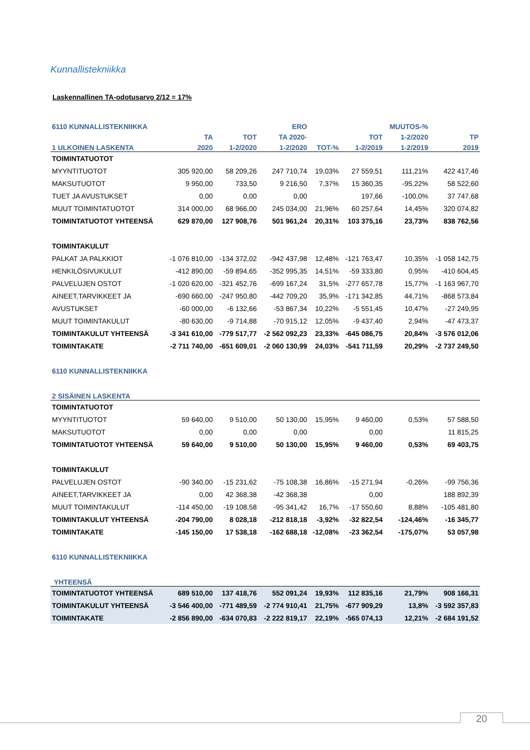Kunnallistekniikka
Laskennallinen TA-odotusarvo 2/12 = 17%
| 6110 KUNNALLISTEKNIIKKA | | | ERO | | | MUUTOS-% | |
| --- | --- | --- | --- | --- | --- | --- | --- |
| | TA | TOT | TA 2020- | | TOT | 1-2/2020 | TP |
| 1 ULKOINEN LASKENTA | 2020 | 1-2/2020 | 1-2/2020 | TOT-% | 1-2/2019 | 1-2/2019 | 2019 |
| TOIMINTATUOTOT | | | | | | | |
| MYYNTITUOTOT | 305 920,00 | 58 209,26 | 247 710,74 | 19,03% | 27 559,51 | 111,21% | 422 417,46 |
| MAKSUTUOTOT | 9 950,00 | 733,50 | 9 216,50 | 7,37% | 15 360,35 | -95,22% | 58 522,60 |
| TUET JA AVUSTUKSET | 0,00 | 0,00 | 0,00 | | 197,66 | -100,0% | 37 747,68 |
| MUUT TOIMINTATUOTOT | 314 000,00 | 68 966,00 | 245 034,00 | 21,96% | 60 257,64 | 14,45% | 320 074,82 |
| TOIMINTATUOTOT YHTEENSÄ | 629 870,00 | 127 908,76 | 501 961,24 | 20,31% | 103 375,16 | 23,73% | 838 762,56 |
| TOIMINTAKULUT | | | | | | | |
| PALKAT JA PALKKIOT | -1 076 810,00 | -134 372,02 | -942 437,98 | 12,48% | -121 763,47 | 10,35% | -1 058 142,75 |
| HENKILÖSIVUKULUT | -412 890,00 | -59 894,65 | -352 995,35 | 14,51% | -59 333,80 | 0,95% | -410 604,45 |
| PALVELUJEN OSTOT | -1 020 620,00 | -321 452,76 | -699 167,24 | 31,5% | -277 657,78 | 15,77% | -1 163 967,70 |
| AINEET,TARVIKKEET JA | -690 660,00 | -247 950,80 | -442 709,20 | 35,9% | -171 342,85 | 44,71% | -868 573,84 |
| AVUSTUKSET | -60 000,00 | -6 132,66 | -53 867,34 | 10,22% | -5 551,45 | 10,47% | -27 249,95 |
| MUUT TOIMINTAKULUT | -80 630,00 | -9 714,88 | -70 915,12 | 12,05% | -9 437,40 | 2,94% | -47 473,37 |
| TOIMINTAKULUT YHTEENSÄ | -3 341 610,00 | -779 517,77 | -2 562 092,23 | 23,33% | -645 086,75 | 20,84% | -3 576 012,06 |
| TOIMINTAKATE | -2 711 740,00 | -651 609,01 | -2 060 130,99 | 24,03% | -541 711,59 | 20,29% | -2 737 249,50 |
| 6110 KUNNALLISTEKNIIKKA | | | | | | | |
| 2 SISÄINEN LASKENTA | | | | | | | |
| TOIMINTATUOTOT | | | | | | | |
| MYYNTITUOTOT | 59 640,00 | 9 510,00 | 50 130,00 | 15,95% | 9 460,00 | 0,53% | 57 588,50 |
| MAKSUTUOTOT | 0,00 | 0,00 | 0,00 | | 0,00 | | 11 815,25 |
| TOIMINTATUOTOT YHTEENSÄ | 59 640,00 | 9 510,00 | 50 130,00 | 15,95% | 9 460,00 | 0,53% | 69 403,75 |
| TOIMINTAKULUT | | | | | | | |
| PALVELUJEN OSTOT | -90 340,00 | -15 231,62 | -75 108,38 | 16,86% | -15 271,94 | -0,26% | -99 756,36 |
| AINEET,TARVIKKEET JA | 0,00 | 42 368,38 | -42 368,38 | | 0,00 | | 188 892,39 |
| MUUT TOIMINTAKULUT | -114 450,00 | -19 108,58 | -95 341,42 | 16,7% | -17 550,60 | 8,88% | -105 481,80 |
| TOIMINTAKULUT YHTEENSÄ | -204 790,00 | 8 028,18 | -212 818,18 | -3,92% | -32 822,54 | -124,46% | -16 345,77 |
| TOIMINTAKATE | -145 150,00 | 17 538,18 | -162 688,18 | -12,08% | -23 362,54 | -175,07% | 53 057,98 |
| 6110 KUNNALLISTEKNIIKKA | | | | | | | |
| YHTEENSÄ | | | | | | | |
| TOIMINTATUOTOT YHTEENSÄ | 689 510,00 | 137 418,76 | 552 091,24 | 19,93% | 112 835,16 | 21,79% | 908 166,31 |
| TOIMINTAKULUT YHTEENSÄ | -3 546 400,00 | -771 489,59 | -2 774 910,41 | 21,75% | -677 909,29 | 13,8% | -3 592 357,83 |
| TOIMINTAKATE | -2 856 890,00 | -634 070,83 | -2 222 819,17 | 22,19% | -565 074,13 | 12,21% | -2 684 191,52 |
20